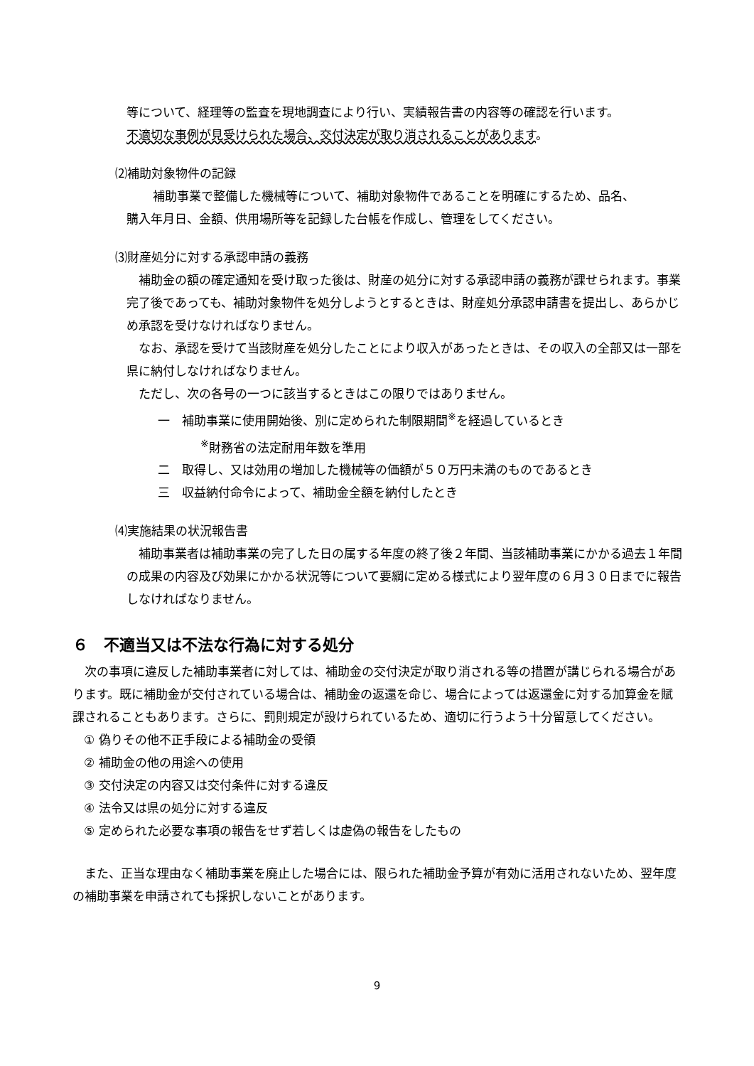等について、経理等の監査を現地調査により行い、実績報告書の内容等の確認を行います。
不適切な事例が見受けられた場合、交付決定が取り消されることがあります。
⑵補助対象物件の記録
　補助事業で整備した機械等について、補助対象物件であることを明確にするため、品名、
購入年月日、金額、供用場所等を記録した台帳を作成し、管理をしてください。
⑶財産処分に対する承認申請の義務
　補助金の額の確定通知を受け取った後は、財産の処分に対する承認申請の義務が課せられます。事業完了後であっても、補助対象物件を処分しようとするときは、財産処分承認申請書を提出し、あらかじめ承認を受けなければなりません。
　なお、承認を受けて当該財産を処分したことにより収入があったときは、その収入の全部又は一部を県に納付しなければなりません。
　ただし、次の各号の一つに該当するときはこの限りではありません。
一　補助事業に使用開始後、別に定められた制限期間<sup>※</sup>を経過しているとき
<sup>※</sup>財務省の法定耐用年数を準用
二　取得し、又は効用の増加した機械等の価額が５０万円未満のものであるとき
三　収益納付命令によって、補助金全額を納付したとき
⑷実施結果の状況報告書
　補助事業者は補助事業の完了した日の属する年度の終了後２年間、当該補助事業にかかる過去１年間の成果の内容及び効果にかかる状況等について要綱に定める様式により翌年度の６月３０日までに報告しなければなりません。
６　不適当又は不法な行為に対する処分
　次の事項に違反した補助事業者に対しては、補助金の交付決定が取り消される等の措置が講じられる場合があります。既に補助金が交付されている場合は、補助金の返還を命じ、場合によっては返還金に対する加算金を賦課されることもあります。さらに、罰則規定が設けられているため、適切に行うよう十分留意してください。
① 偽りその他不正手段による補助金の受領
② 補助金の他の用途への使用
③ 交付決定の内容又は交付条件に対する違反
④ 法令又は県の処分に対する違反
⑤ 定められた必要な事項の報告をせず若しくは虚偽の報告をしたもの
　また、正当な理由なく補助事業を廃止した場合には、限られた補助金予算が有効に活用されないため、翌年度の補助事業を申請されても採択しないことがあります。
9